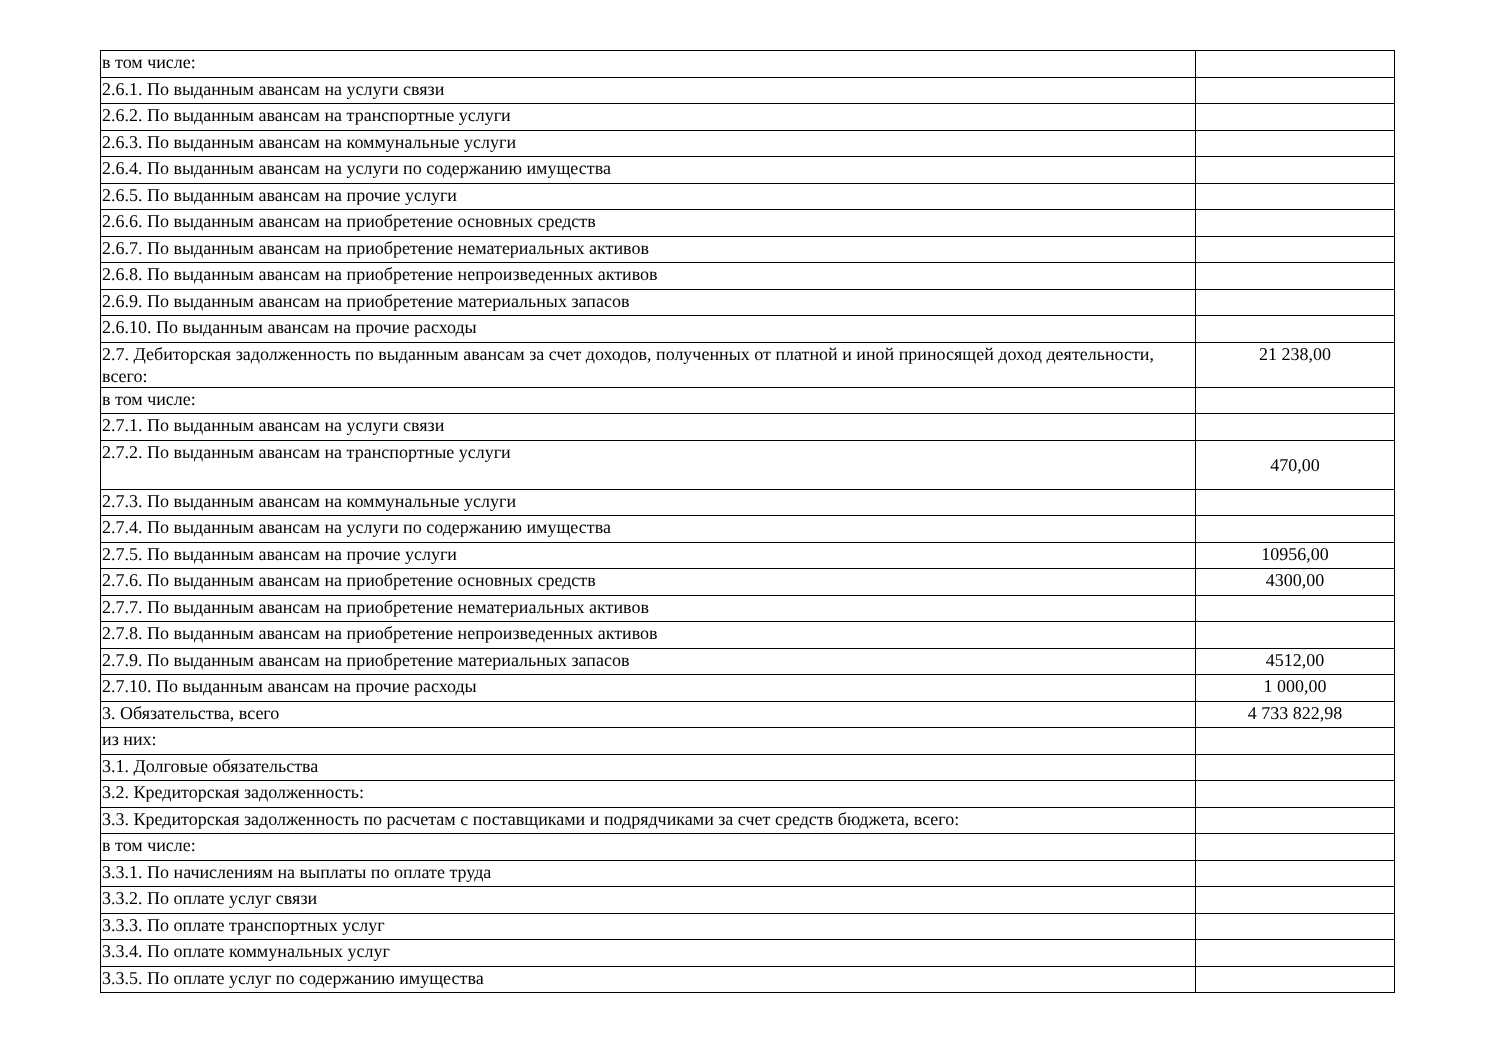| в том числе: | |
| 2.6.1. По выданным авансам на услуги связи | |
| 2.6.2. По выданным авансам на транспортные услуги | |
| 2.6.3. По выданным авансам на коммунальные услуги | |
| 2.6.4. По выданным авансам на услуги по содержанию имущества | |
| 2.6.5. По выданным авансам на прочие услуги | |
| 2.6.6. По выданным авансам на приобретение основных средств | |
| 2.6.7. По выданным авансам на приобретение нематериальных активов | |
| 2.6.8. По выданным авансам на приобретение непроизведенных активов | |
| 2.6.9. По выданным авансам на приобретение материальных запасов | |
| 2.6.10. По выданным авансам на прочие расходы | |
| 2.7. Дебиторская задолженность по выданным авансам за счет доходов, полученных от платной и иной приносящей доход деятельности, всего: | 21 238,00 |
| в том числе: | |
| 2.7.1. По выданным авансам на услуги связи | |
| 2.7.2. По выданным авансам на транспортные услуги | 470,00 |
| 2.7.3. По выданным авансам на коммунальные услуги | |
| 2.7.4. По выданным авансам на услуги по содержанию имущества | |
| 2.7.5. По выданным авансам на прочие услуги | 10956,00 |
| 2.7.6. По выданным авансам на приобретение основных средств | 4300,00 |
| 2.7.7. По выданным авансам на приобретение нематериальных активов | |
| 2.7.8. По выданным авансам на приобретение непроизведенных активов | |
| 2.7.9. По выданным авансам на приобретение материальных запасов | 4512,00 |
| 2.7.10. По выданным авансам на прочие расходы | 1 000,00 |
| 3. Обязательства, всего | 4 733 822,98 |
| из них: | |
| 3.1. Долговые обязательства | |
| 3.2. Кредиторская задолженность: | |
| 3.3. Кредиторская задолженность по расчетам с поставщиками и подрядчиками за счет средств бюджета, всего: | |
| в том числе: | |
| 3.3.1. По начислениям на выплаты по оплате труда | |
| 3.3.2. По оплате услуг связи | |
| 3.3.3. По оплате транспортных услуг | |
| 3.3.4. По оплате коммунальных услуг | |
| 3.3.5. По оплате услуг по содержанию имущества | |